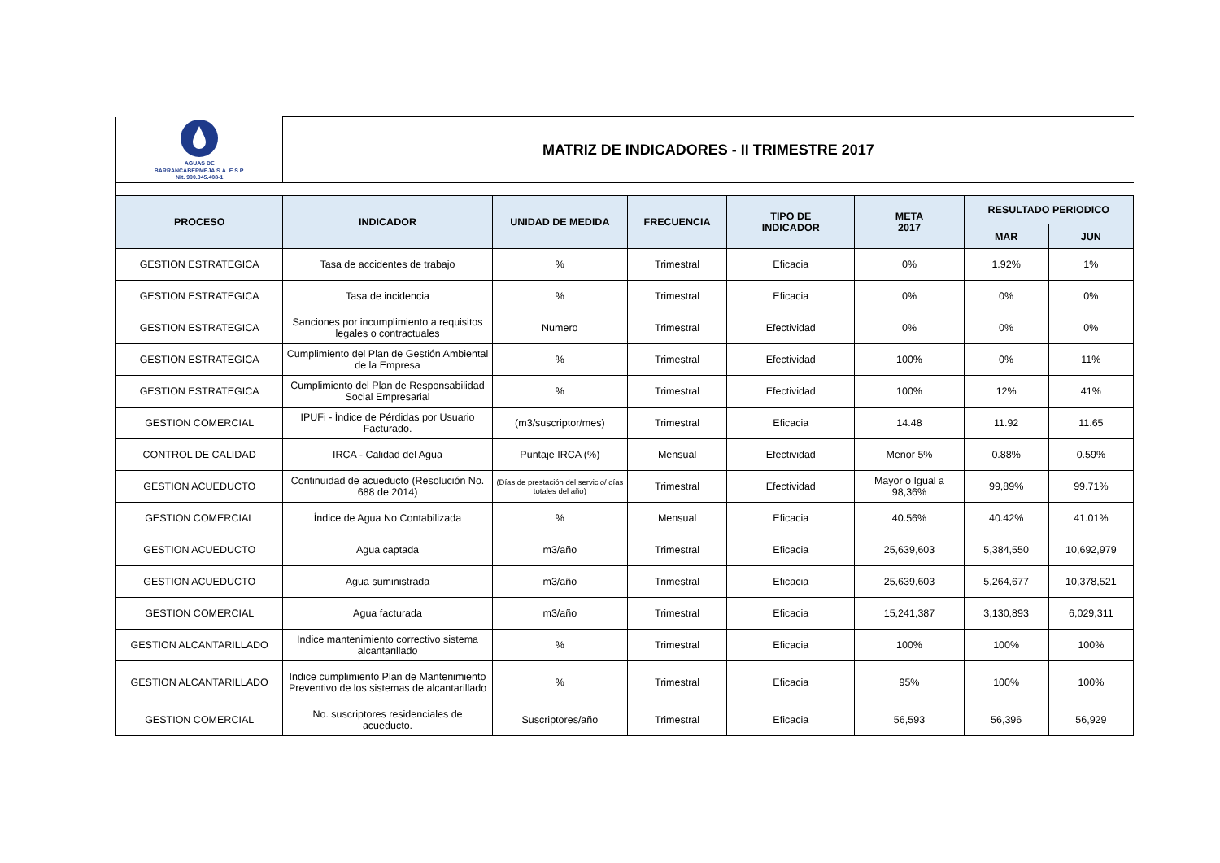| AGUAS DE BARRANCABERMEJA S.A. E.S.P. Nit. 900.045.408-1 | MATRIZ DE INDICADORES - II TRIMESTRE 2017 | | | | | | |
| PROCESO | INDICADOR | UNIDAD DE MEDIDA | FRECUENCIA | TIPO DE INDICADOR | META 2017 | RESULTADO PERIODICO | |
| | | | | | | MAR | JUN |
| GESTION ESTRATEGICA | Tasa de accidentes de trabajo | % | Trimestral | Eficacia | 0% | 1.92% | 1% |
| GESTION ESTRATEGICA | Tasa de incidencia | % | Trimestral | Eficacia | 0% | 0% | 0% |
| GESTION ESTRATEGICA | Sanciones por incumplimiento a requisitos legales o contractuales | Numero | Trimestral | Efectividad | 0% | 0% | 0% |
| GESTION ESTRATEGICA | Cumplimiento del Plan de Gestión Ambiental de la Empresa | % | Trimestral | Efectividad | 100% | 0% | 11% |
| GESTION ESTRATEGICA | Cumplimiento del Plan de Responsabilidad Social Empresarial | % | Trimestral | Efectividad | 100% | 12% | 41% |
| GESTION COMERCIAL | IPUFi - Índice de Pérdidas por Usuario Facturado. | (m3/suscriptor/mes) | Trimestral | Eficacia | 14.48 | 11.92 | 11.65 |
| CONTROL DE CALIDAD | IRCA - Calidad del Agua | Puntaje IRCA (%) | Mensual | Efectividad | Menor 5% | 0.88% | 0.59% |
| GESTION ACUEDUCTO | Continuidad de acueducto (Resolución No. 688 de 2014) | (Días de prestación del servicio/ días totales del año) | Trimestral | Efectividad | Mayor o Igual a 98,36% | 99,89% | 99.71% |
| GESTION COMERCIAL | Índice de Agua No Contabilizada | % | Mensual | Eficacia | 40.56% | 40.42% | 41.01% |
| GESTION ACUEDUCTO | Agua captada | m3/año | Trimestral | Eficacia | 25,639,603 | 5,384,550 | 10,692,979 |
| GESTION ACUEDUCTO | Agua suministrada | m3/año | Trimestral | Eficacia | 25,639,603 | 5,264,677 | 10,378,521 |
| GESTION COMERCIAL | Agua facturada | m3/año | Trimestral | Eficacia | 15,241,387 | 3,130,893 | 6,029,311 |
| GESTION ALCANTARILLADO | Indice mantenimiento correctivo sistema alcantarillado | % | Trimestral | Eficacia | 100% | 100% | 100% |
| GESTION ALCANTARILLADO | Indice cumplimiento Plan de Mantenimiento Preventivo de los sistemas de alcantarillado | % | Trimestral | Eficacia | 95% | 100% | 100% |
| GESTION COMERCIAL | No. suscriptores residenciales de acueducto. | Suscriptores/año | Trimestral | Eficacia | 56,593 | 56,396 | 56,929 |